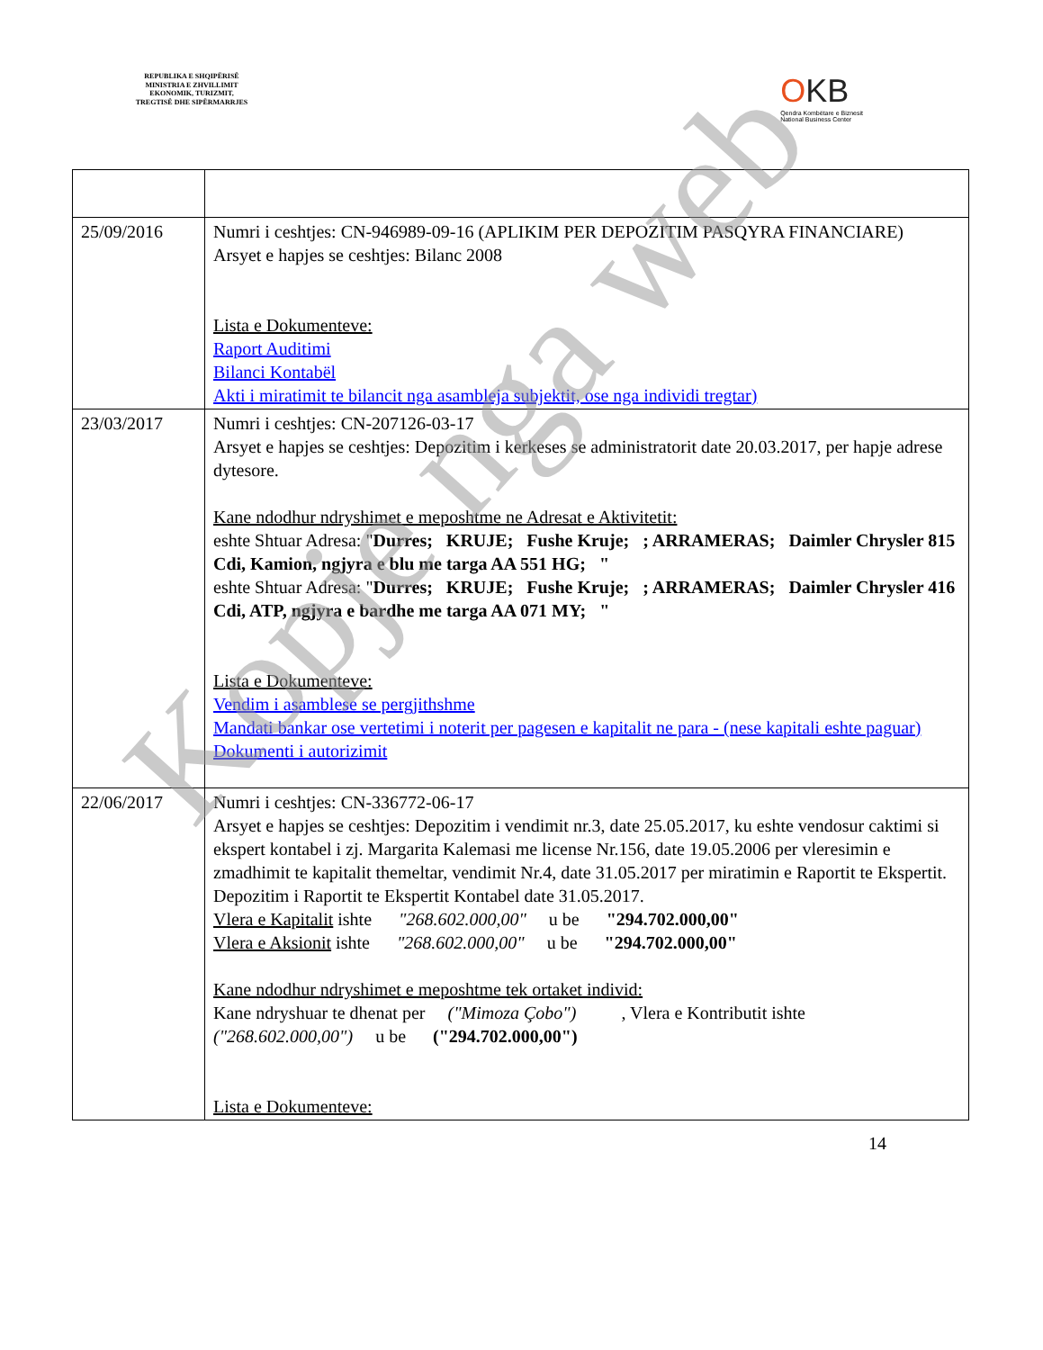REPUBLIKA E SHQIPËRISË
MINISTRIA E ZHVILLIMIT
EKONOMIK, TURIZMIT,
TREGTISË DHE SIPËRMARRJES
OKB
Qendra Kombëtare e Biznesit
National Business Center
| 25/09/2016 | Numri i ceshtjes: CN-946989-09-16 (APLIKIM PER DEPOZITIM PASQYRA FINANCIARE) Arsyet e hapjes se ceshtjes: Bilanc 2008 Lista e Dokumenteve: Raport Auditimi Bilanci Kontabël Akti i miratimit te bilancit nga asambleja subjektit, ose nga individi tregtar) |
| 23/03/2017 | Numri i ceshtjes: CN-207126-03-17 Arsyet e hapjes se ceshtjes: Depozitim i kerkeses se administratorit date 20.03.2017, per hapje adrese dytesore. Kane ndodhur ndryshimet e meposhtme ne Adresat e Aktivitetit: eshte Shtuar Adresa: " Durres; KRUJE; Fushe Kruje; ; ARRAMERAS; Daimler Chrysler 815 Cdi, Kamion, ngjyra e blu me targa AA 551 HG; " eshte Shtuar Adresa: " Durres; KRUJE; Fushe Kruje; ; ARRAMERAS; Daimler Chrysler 416 Cdi, ATP, ngjyra e bardhe me targa AA 071 MY; " Lista e Dokumenteve: Vendim i asamblese se pergjithshme Mandati bankar ose vertetimi i noterit per pagesen e kapitalit ne para - (nese kapitali eshte paguar) Dokumenti i autorizimit |
| 22/06/2017 | Numri i ceshtjes: CN-336772-06-17 Arsyet e hapjes se ceshtjes: Depozitim i vendimit nr.3, date 25.05.2017, ku eshte vendosur caktimi si ekspert kontabel i zj. Margarita Kalemasi me license Nr.156, date 19.05.2006 per vleresimin e zmadhimit te kapitalit themeltar, vendimit Nr.4, date 31.05.2017 per miratimin e Raportit te Ekspertit. Depozitim i Raportit te Ekspertit Kontabel date 31.05.2017. Vlera e Kapitalit ishte "268.602.000,00" u be "294.702.000,00" Vlera e Aksionit ishte "268.602.000,00" u be "294.702.000,00" Kane ndodhur ndryshimet e meposhtme tek ortaket individ: Kane ndryshuar te dhenat per ("Mimoza Çobo") , Vlera e Kontributit ishte ("268.602.000,00") u be ("294.702.000,00") Lista e Dokumenteve: |
14
Kopje nga web